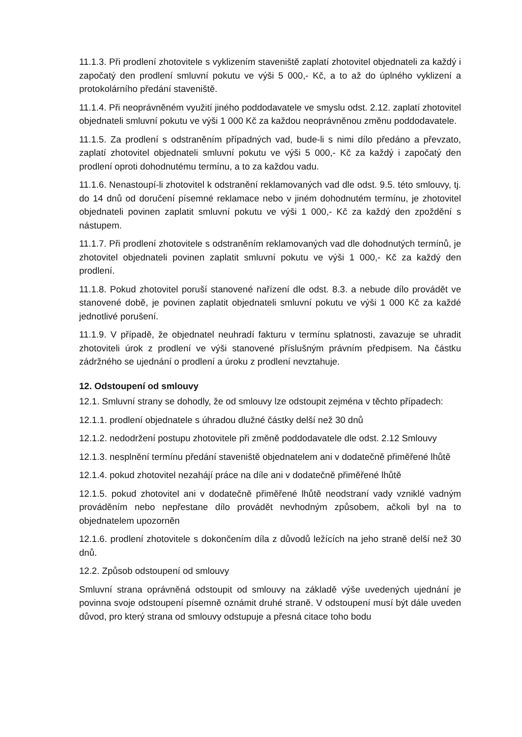11.1.3. Při prodlení zhotovitele s vyklizením staveniště zaplatí zhotovitel objednateli za každý i započatý den prodlení smluvní pokutu ve výši 5 000,- Kč, a to až do úplného vyklizení a protokolárního předání staveniště.
11.1.4. Při neoprávněném využití jiného poddodavatele ve smyslu odst. 2.12. zaplatí zhotovitel objednateli smluvní pokutu ve výši 1 000 Kč za každou neoprávněnou změnu poddodavatele.
11.1.5. Za prodlení s odstraněním případných vad, bude-li s nimi dílo předáno a převzato, zaplatí zhotovitel objednateli smluvní pokutu ve výši 5 000,- Kč za každý i započatý den prodlení oproti dohodnutému termínu, a to za každou vadu.
11.1.6. Nenastoupí-li zhotovitel k odstranění reklamovaných vad dle odst. 9.5. této smlouvy, tj. do 14 dnů od doručení písemné reklamace nebo v jiném dohodnutém termínu, je zhotovitel objednateli povinen zaplatit smluvní pokutu ve výši 1 000,- Kč za každý den zpoždění s nástupem.
11.1.7. Při prodlení zhotovitele s odstraněním reklamovaných vad dle dohodnutých termínů, je zhotovitel objednateli povinen zaplatit smluvní pokutu ve výši 1 000,- Kč za každý den prodlení.
11.1.8. Pokud zhotovitel poruší stanovené nařízení dle odst. 8.3. a nebude dílo provádět ve stanovené době, je povinen zaplatit objednateli smluvní pokutu ve výši 1 000 Kč za každé jednotlivé porušení.
11.1.9. V případě, že objednatel neuhradí fakturu v termínu splatnosti, zavazuje se uhradit zhotoviteli úrok z prodlení ve výši stanovené příslušným právním předpisem. Na částku zádržného se ujednání o prodlení a úroku z prodlení nevztahuje.
12. Odstoupení od smlouvy
12.1. Smluvní strany se dohodly, že od smlouvy lze odstoupit zejména v těchto případech:
12.1.1. prodlení objednatele s úhradou dlužné částky delší než 30 dnů
12.1.2. nedodržení postupu zhotovitele při změně poddodavatele dle odst. 2.12 Smlouvy
12.1.3. nesplnění termínu předání staveniště objednatelem ani v dodatečně přiměřené lhůtě
12.1.4. pokud zhotovitel nezahájí práce na díle ani v dodatečně přiměřené lhůtě
12.1.5. pokud zhotovitel ani v dodatečně přiměřené lhůtě neodstraní vady vzniklé vadným prováděním nebo nepřestane dílo provádět nevhodným způsobem, ačkoli byl na to objednatelem upozorněn
12.1.6. prodlení zhotovitele s dokončením díla z důvodů ležících na jeho straně delší než 30 dnů.
12.2. Způsob odstoupení od smlouvy
Smluvní strana oprávněná odstoupit od smlouvy na základě výše uvedených ujednání je povinna svoje odstoupení písemně oznámit druhé straně. V odstoupení musí být dále uveden důvod, pro který strana od smlouvy odstupuje a přesná citace toho bodu